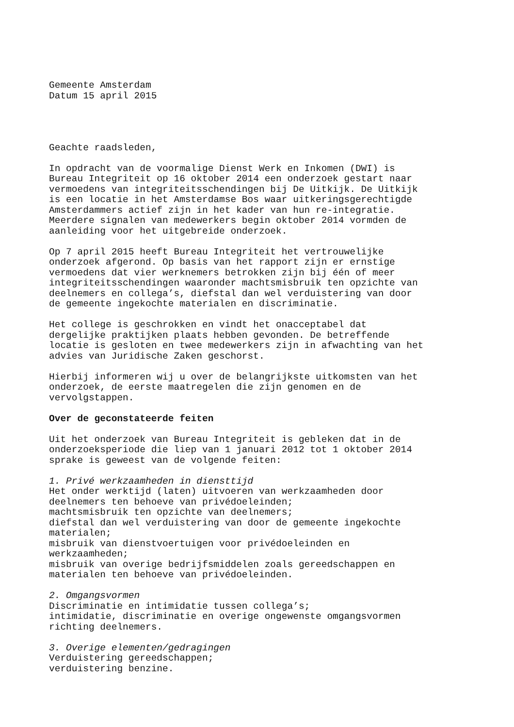Gemeente Amsterdam Datum 15 april 2015
Geachte raadsleden,
In opdracht van de voormalige Dienst Werk en Inkomen (DWI) is Bureau Integriteit op 16 oktober 2014 een onderzoek gestart naar vermoedens van integriteitsschendingen bij De Uitkijk. De Uitkijk is een locatie in het Amsterdamse Bos waar uitkeringsgerechtigde Amsterdammers actief zijn in het kader van hun re-integratie. Meerdere signalen van medewerkers begin oktober 2014 vormden de aanleiding voor het uitgebreide onderzoek.
Op 7 april 2015 heeft Bureau Integriteit het vertrouwelijke onderzoek afgerond. Op basis van het rapport zijn er ernstige vermoedens dat vier werknemers betrokken zijn bij één of meer integriteitsschendingen waaronder machtsmisbruik ten opzichte van deelnemers en collega’s, diefstal dan wel verduistering van door de gemeente ingekochte materialen en discriminatie.
Het college is geschrokken en vindt het onacceptabel dat dergelijke praktijken plaats hebben gevonden. De betreffende locatie is gesloten en twee medewerkers zijn in afwachting van het advies van Juridische Zaken geschorst.
Hierbij informeren wij u over de belangrijkste uitkomsten van het onderzoek, de eerste maatregelen die zijn genomen en de vervolgstappen.
Over de geconstateerde feiten
Uit het onderzoek van Bureau Integriteit is gebleken dat in de onderzoeksperiode die liep van 1 januari 2012 tot 1 oktober 2014 sprake is geweest van de volgende feiten:
1. Privé werkzaamheden in diensttijd Het onder werktijd (laten) uitvoeren van werkzaamheden door deelnemers ten behoeve van privédoeleinden; machtsmisbruik ten opzichte van deelnemers; diefstal dan wel verduistering van door de gemeente ingekochte materialen; misbruik van dienstvoertuigen voor privédoeleinden en werkzaamheden; misbruik van overige bedrijfsmiddelen zoals gereedschappen en materialen ten behoeve van privédoeleinden.
2. Omgangsvormen Discriminatie en intimidatie tussen collega’s; intimidatie, discriminatie en overige ongewenste omgangsvormen richting deelnemers.
3. Overige elementen/gedragingen Verduistering gereedschappen; verduistering benzine.